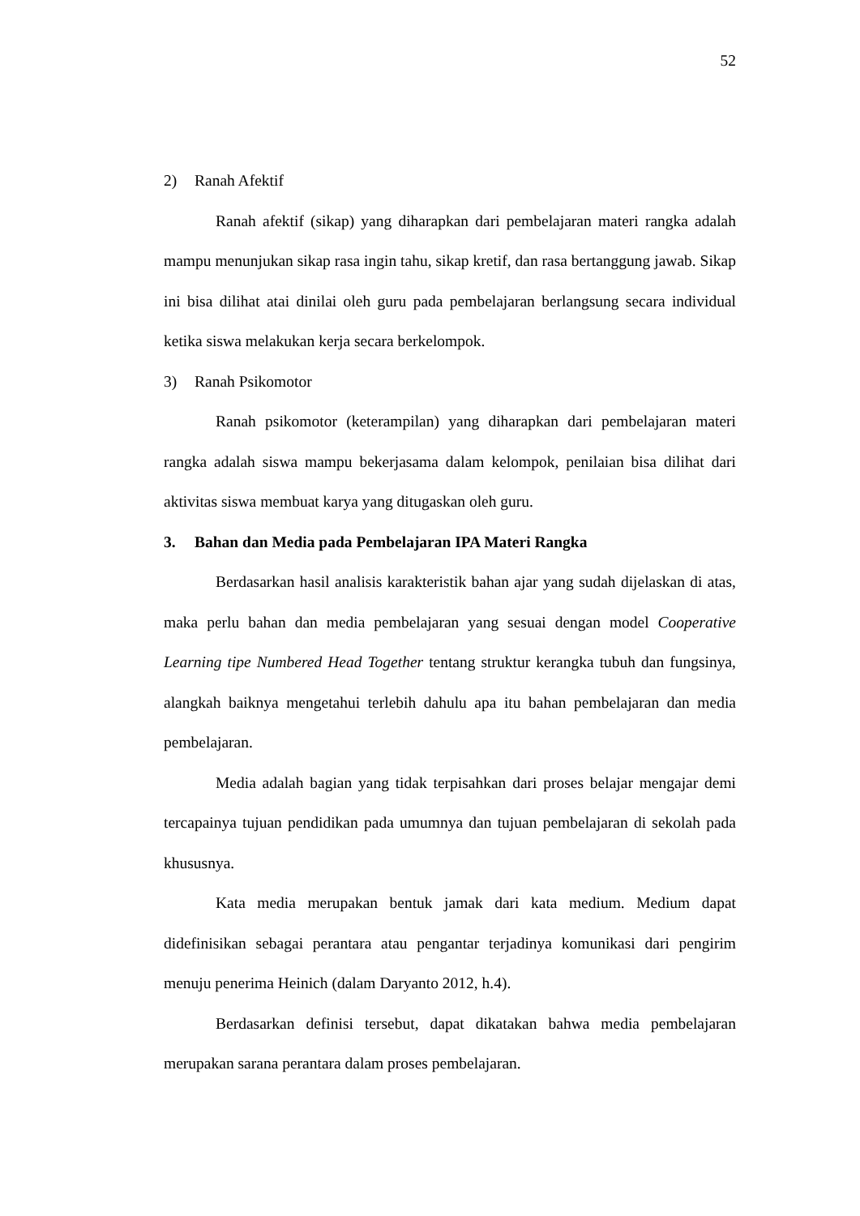52
2) Ranah Afektif
Ranah afektif (sikap) yang diharapkan dari pembelajaran materi rangka adalah mampu menunjukan sikap rasa ingin tahu, sikap kretif, dan rasa bertanggung jawab. Sikap ini bisa dilihat atai dinilai oleh guru pada pembelajaran berlangsung secara individual ketika siswa melakukan kerja secara berkelompok.
3) Ranah Psikomotor
Ranah psikomotor (keterampilan) yang diharapkan dari pembelajaran materi rangka adalah siswa mampu bekerjasama dalam kelompok, penilaian bisa dilihat dari aktivitas siswa membuat karya yang ditugaskan oleh guru.
3. Bahan dan Media pada Pembelajaran IPA Materi Rangka
Berdasarkan hasil analisis karakteristik bahan ajar yang sudah dijelaskan di atas, maka perlu bahan dan media pembelajaran yang sesuai dengan model Cooperative Learning tipe Numbered Head Together tentang struktur kerangka tubuh dan fungsinya, alangkah baiknya mengetahui terlebih dahulu apa itu bahan pembelajaran dan media pembelajaran.
Media adalah bagian yang tidak terpisahkan dari proses belajar mengajar demi tercapainya tujuan pendidikan pada umumnya dan tujuan pembelajaran di sekolah pada khususnya.
Kata media merupakan bentuk jamak dari kata medium. Medium dapat didefinisikan sebagai perantara atau pengantar terjadinya komunikasi dari pengirim menuju penerima Heinich (dalam Daryanto 2012, h.4).
Berdasarkan definisi tersebut, dapat dikatakan bahwa media pembelajaran merupakan sarana perantara dalam proses pembelajaran.